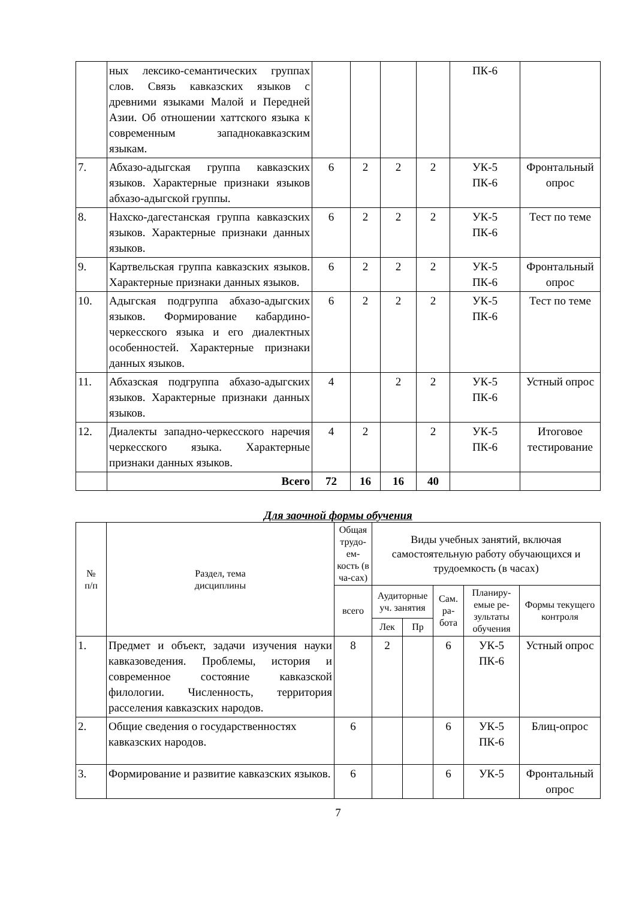| | ных лексико-семантических группах слов. Связь кавказских языков с древними языками Малой и Передней Азии. Об отношении хаттского языка к современным западнокавказским языкам. | | | | | ПК-6 | |
| 7. | Абхазо-адыгская группа кавказских языков. Характерные признаки языков абхазо-адыгской группы. | 6 | 2 | 2 | 2 | УК-5 ПК-6 | Фронтальный опрос |
| 8. | Нахско-дагестанская группа кавказских языков. Характерные признаки данных языков. | 6 | 2 | 2 | 2 | УК-5 ПК-6 | Тест по теме |
| 9. | Картвельская группа кавказских языков. Характерные признаки данных языков. | 6 | 2 | 2 | 2 | УК-5 ПК-6 | Фронтальный опрос |
| 10. | Адыгская подгруппа абхазо-адыгских языков. Формирование кабардино-черкесского языка и его диалектных особенностей. Характерные признаки данных языков. | 6 | 2 | 2 | 2 | УК-5 ПК-6 | Тест по теме |
| 11. | Абхазская подгруппа абхазо-адыгских языков. Характерные признаки данных языков. | 4 | | 2 | 2 | УК-5 ПК-6 | Устный опрос |
| 12. | Диалекты западно-черкесского наречия черкесского языка. Характерные признаки данных языков. | 4 | 2 | | 2 | УК-5 ПК-6 | Итоговое тестирование |
| | Всего | 72 | 16 | 16 | 40 | | |
Для заочной формы обучения
| № п/п | Раздел, тема дисциплины | Общая трудо-ем-кость (в ча-сах) | Виды учебных занятий, включая самостоятельную работу обучающихся и трудоемкость (в часах) | | | | |
| --- | --- | --- | --- | --- | --- | --- | --- |
| | | всего | Аудиторные уч. занятия | | Сам. ра-бота | Планиру-емые ре-зультаты обучения | Формы текущего контроля |
| | | | Лек | Пр | | | |
| 1. | Предмет и объект, задачи изучения науки кавказоведения. Проблемы, история и современное состояние кавказской филологии. Численность, территория расселения кавказских народов. | 8 | 2 | | 6 | УК-5 ПК-6 | Устный опрос |
| 2. | Общие сведения о государственностях кавказских народов. | 6 | | | 6 | УК-5 ПК-6 | Блиц-опрос |
| 3. | Формирование и развитие кавказских языков. | 6 | | | 6 | УК-5 | Фронтальный опрос |
7